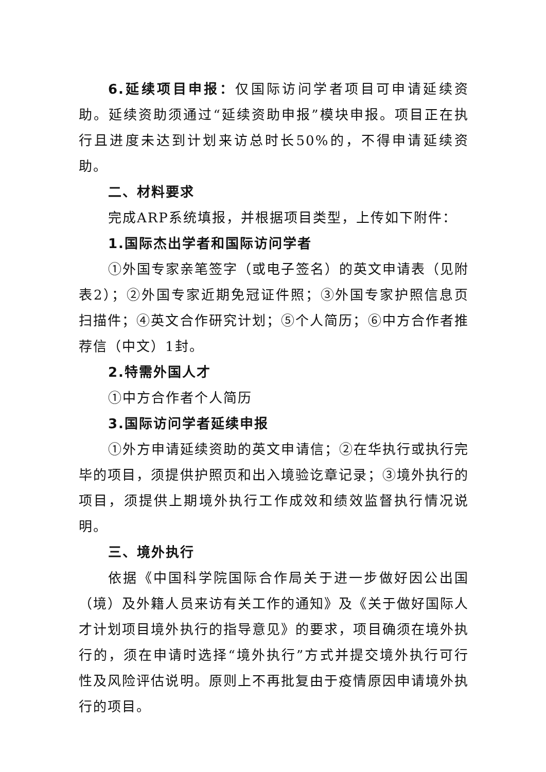6.延续项目申报：仅国际访问学者项目可申请延续资助。延续资助须通过“延续资助申报”模块申报。项目正在执行且进度未达到计划来访总时长50%的，不得申请延续资助。
二、材料要求
完成ARP系统填报，并根据项目类型，上传如下附件：
1.国际杰出学者和国际访问学者
①外国专家亲笔签字（或电子签名）的英文申请表（见附表2）；②外国专家近期免冠证件照；③外国专家护照信息页扫描件；④英文合作研究计划；⑤个人简历；⑥中方合作者推荐信（中文）1封。
2.特需外国人才
①中方合作者个人简历
3.国际访问学者延续申报
①外方申请延续资助的英文申请信；②在华执行或执行完毕的项目，须提供护照页和出入境验讫章记录；③境外执行的项目，须提供上期境外执行工作成效和绩效监督执行情况说明。
三、境外执行
依据《中国科学院国际合作局关于进一步做好因公出国（境）及外籍人员来访有关工作的通知》及《关于做好国际人才计划项目境外执行的指导意见》的要求，项目确须在境外执行的，须在申请时选择“境外执行”方式并提交境外执行可行性及风险评估说明。原则上不再批复由于疫情原因申请境外执行的项目。